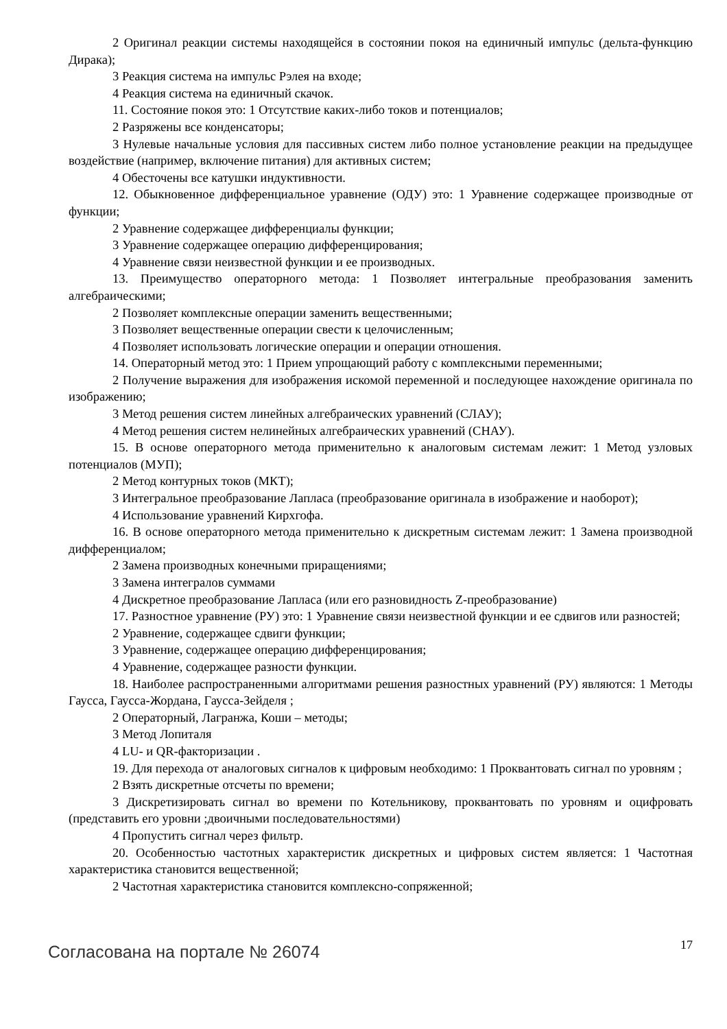2 Оригинал реакции системы находящейся в состоянии покоя на единичный импульс (дельта-функцию Дирака);
3 Реакция система на импульс Рэлея на входе;
4 Реакция система на единичный скачок.
11. Состояние покоя это: 1 Отсутствие каких-либо токов и потенциалов;
2 Разряжены все конденсаторы;
3 Нулевые начальные условия для пассивных систем либо полное установление реакции на предыдущее воздействие (например, включение питания) для активных систем;
4 Обесточены все катушки индуктивности.
12. Обыкновенное дифференциальное уравнение (ОДУ) это: 1 Уравнение содержащее производные от функции;
2 Уравнение содержащее дифференциалы функции;
3 Уравнение содержащее операцию дифференцирования;
4 Уравнение связи неизвестной функции и ее производных.
13. Преимущество операторного метода: 1 Позволяет интегральные преобразования заменить алгебраическими;
2 Позволяет комплексные операции заменить вещественными;
3 Позволяет вещественные операции свести к целочисленным;
4 Позволяет использовать логические операции и операции отношения.
14. Операторный метод это: 1 Прием упрощающий работу с комплексными переменными;
2 Получение выражения для изображения искомой переменной и последующее нахождение оригинала по изображению;
3 Метод решения систем линейных алгебраических уравнений (СЛАУ);
4 Метод решения систем нелинейных алгебраических уравнений (СНАУ).
15. В основе операторного метода применительно к аналоговым системам лежит: 1 Метод узловых потенциалов (МУП);
2 Метод контурных токов (МКТ);
3 Интегральное преобразование Лапласа (преобразование оригинала в изображение и наоборот);
4 Использование уравнений Кирхгофа.
16. В основе операторного метода применительно к дискретным системам лежит: 1 Замена производной дифференциалом;
2 Замена производных конечными приращениями;
3 Замена интегралов суммами
4 Дискретное преобразование Лапласа (или его разновидность Z-преобразование)
17. Разностное уравнение (РУ) это: 1 Уравнение связи неизвестной функции и ее сдвигов или разностей;
2 Уравнение, содержащее сдвиги функции;
3 Уравнение, содержащее операцию дифференцирования;
4 Уравнение, содержащее разности функции.
18. Наиболее распространенными алгоритмами решения разностных уравнений (РУ) являются: 1 Методы Гаусса, Гаусса-Жордана, Гаусса-Зейделя ;
2 Операторный, Лагранжа, Коши – методы;
3 Метод Лопиталя
4 LU- и QR-факторизации .
19. Для перехода от аналоговых сигналов к цифровым необходимо: 1 Проквантовать сигнал по уровням ;
2 Взять дискретные отсчеты по времени;
3 Дискретизировать сигнал во времени по Котельникову, проквантовать по уровням и оцифровать (представить его уровни ;двоичными последовательностями)
4 Пропустить сигнал через фильтр.
20. Особенностью частотных характеристик дискретных и цифровых систем является: 1 Частотная характеристика становится вещественной;
2 Частотная характеристика становится комплексно-сопряженной;
Согласована на портале № 26074 17